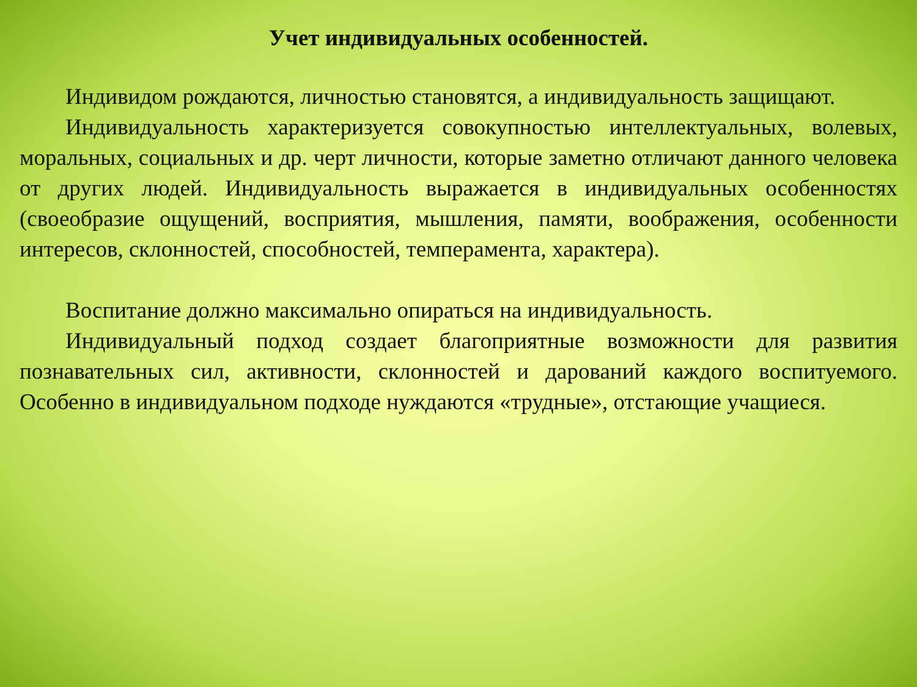Учет индивидуальных особенностей.
Индивидом рождаются, личностью становятся, а индивидуальность защищают.
Индивидуальность характеризуется совокупностью интеллектуальных, волевых, моральных, социальных и др. черт личности, которые заметно отличают данного человека от других людей. Индивидуальность выражается в индивидуальных особенностях (своеобразие ощущений, восприятия, мышления, памяти, воображения, особенности интересов, склонностей, способностей, темперамента, характера).
Воспитание должно максимально опираться на индивидуальность.
Индивидуальный подход создает благоприятные возможности для развития познавательных сил, активности, склонностей и дарований каждого воспитуемого. Особенно в индивидуальном подходе нуждаются «трудные», отстающие учащиеся.